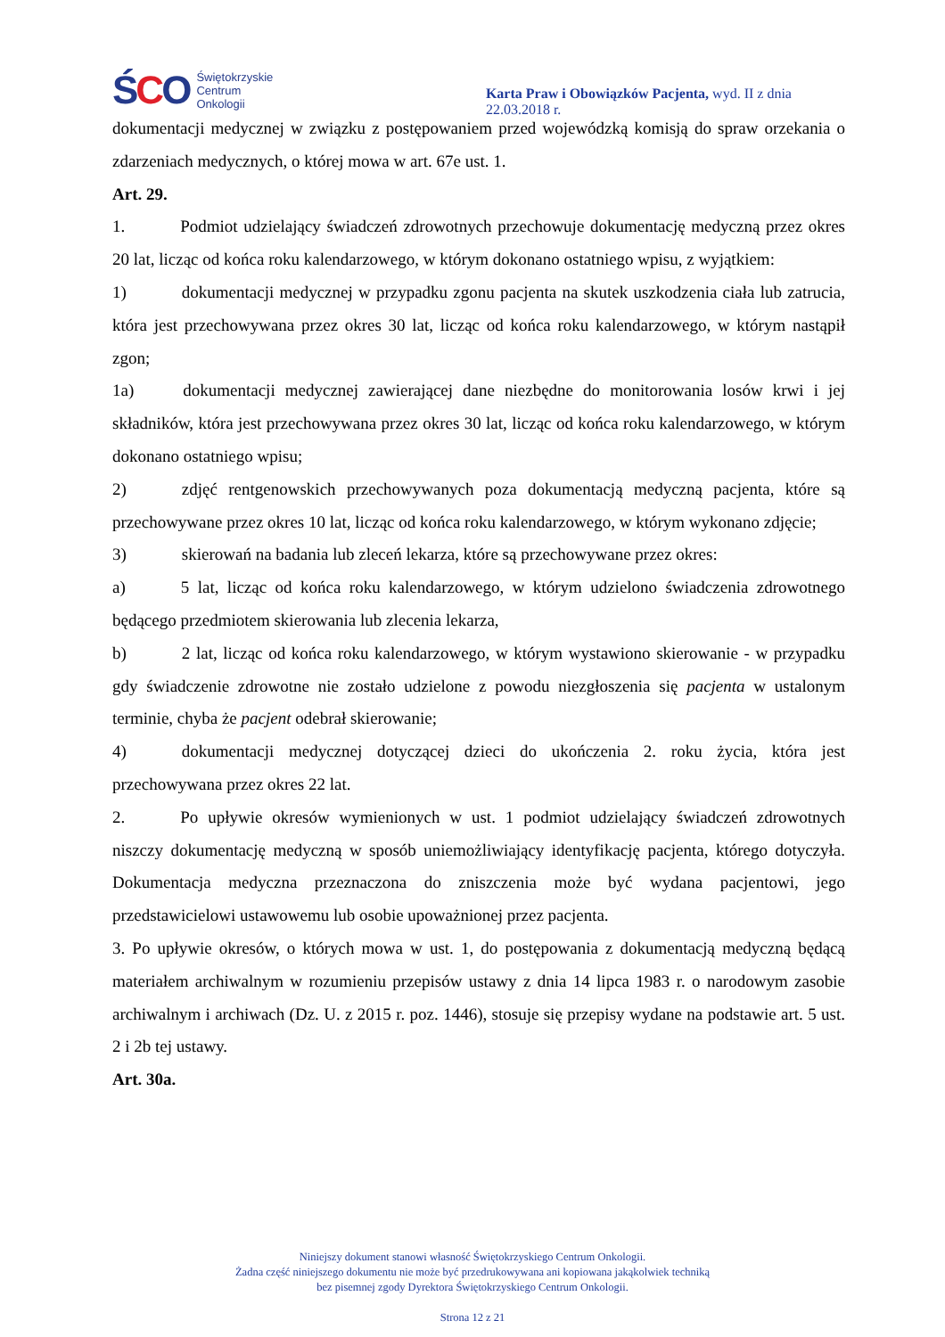ŚCO
Świętokrzyskie
Centrum
Onkologii
Karta Praw i Obowiązków Pacjenta, wyd. II z dnia 22.03.2018 r.
dokumentacji medycznej w związku z postępowaniem przed wojewódzką komisją do spraw orzekania o zdarzeniach medycznych, o której mowa w art. 67e ust. 1.
Art. 29.
1. Podmiot udzielający świadczeń zdrowotnych przechowuje dokumentację medyczną przez okres 20 lat, licząc od końca roku kalendarzowego, w którym dokonano ostatniego wpisu, z wyjątkiem:
1) dokumentacji medycznej w przypadku zgonu pacjenta na skutek uszkodzenia ciała lub zatrucia, która jest przechowywana przez okres 30 lat, licząc od końca roku kalendarzowego, w którym nastąpił zgon;
1a) dokumentacji medycznej zawierającej dane niezbędne do monitorowania losów krwi i jej składników, która jest przechowywana przez okres 30 lat, licząc od końca roku kalendarzowego, w którym dokonano ostatniego wpisu;
2) zdjęć rentgenowskich przechowywanych poza dokumentacją medyczną pacjenta, które są przechowywane przez okres 10 lat, licząc od końca roku kalendarzowego, w którym wykonano zdjęcie;
3) skierowań na badania lub zleceń lekarza, które są przechowywane przez okres:
a) 5 lat, licząc od końca roku kalendarzowego, w którym udzielono świadczenia zdrowotnego będącego przedmiotem skierowania lub zlecenia lekarza,
b) 2 lat, licząc od końca roku kalendarzowego, w którym wystawiono skierowanie - w przypadku gdy świadczenie zdrowotne nie zostało udzielone z powodu niezgłoszenia się pacjenta w ustalonym terminie, chyba że pacjent odebrał skierowanie;
4) dokumentacji medycznej dotyczącej dzieci do ukończenia 2. roku życia, która jest przechowywana przez okres 22 lat.
2. Po upływie okresów wymienionych w ust. 1 podmiot udzielający świadczeń zdrowotnych niszczy dokumentację medyczną w sposób uniemożliwiający identyfikację pacjenta, którego dotyczyła. Dokumentacja medyczna przeznaczona do zniszczenia może być wydana pacjentowi, jego przedstawicielowi ustawowemu lub osobie upoważnionej przez pacjenta.
3. Po upływie okresów, o których mowa w ust. 1, do postępowania z dokumentacją medyczną będącą materiałem archiwalnym w rozumieniu przepisów ustawy z dnia 14 lipca 1983 r. o narodowym zasobie archiwalnym i archiwach (Dz. U. z 2015 r. poz. 1446), stosuje się przepisy wydane na podstawie art. 5 ust. 2 i 2b tej ustawy.
Art. 30a.
Niniejszy dokument stanowi własność Świętokrzyskiego Centrum Onkologii.
Żadna część niniejszego dokumentu nie może być przedrukowywana ani kopiowana jakąkolwiek techniką
bez pisemnej zgody Dyrektora Świętokrzyskiego Centrum Onkologii.
Strona 12 z 21